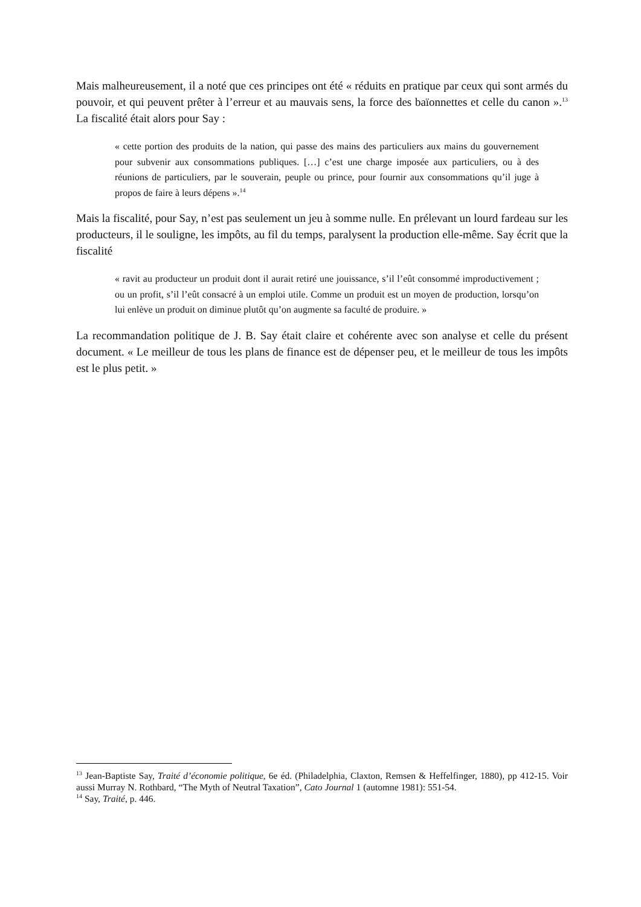Mais malheureusement, il a noté que ces principes ont été « réduits en pratique par ceux qui sont armés du pouvoir, et qui peuvent prêter à l’erreur et au mauvais sens, la force des baïonnettes et celle du canon ».<sup>13</sup> La fiscalité était alors pour Say :
« cette portion des produits de la nation, qui passe des mains des particuliers aux mains du gouvernement pour subvenir aux consommations publiques. […] c’est une charge imposée aux particuliers, ou à des réunions de particuliers, par le souverain, peuple ou prince, pour fournir aux consommations qu’il juge à propos de faire à leurs dépens ».<sup>14</sup>
Mais la fiscalité, pour Say, n’est pas seulement un jeu à somme nulle. En prélevant un lourd fardeau sur les producteurs, il le souligne, les impôts, au fil du temps, paralysent la production elle-même. Say écrit que la fiscalité
« ravit au producteur un produit dont il aurait retiré une jouissance, s’il l’eût consommé improductivement ; ou un profit, s’il l’eût consacré à un emploi utile. Comme un produit est un moyen de production, lorsqu’on lui enlève un produit on diminue plutôt qu’on augmente sa faculté de produire. »
La recommandation politique de J. B. Say était claire et cohérente avec son analyse et celle du présent document. « Le meilleur de tous les plans de finance est de dépenser peu, et le meilleur de tous les impôts est le plus petit. »
<sup>13</sup> Jean-Baptiste Say, Traité d’économie politique, 6e éd. (Philadelphia, Claxton, Remsen & Heffelfinger, 1880), pp 412-15. Voir aussi Murray N. Rothbard, “The Myth of Neutral Taxation”, Cato Journal 1 (automne 1981): 551-54.
<sup>14</sup> Say, Traité, p. 446.